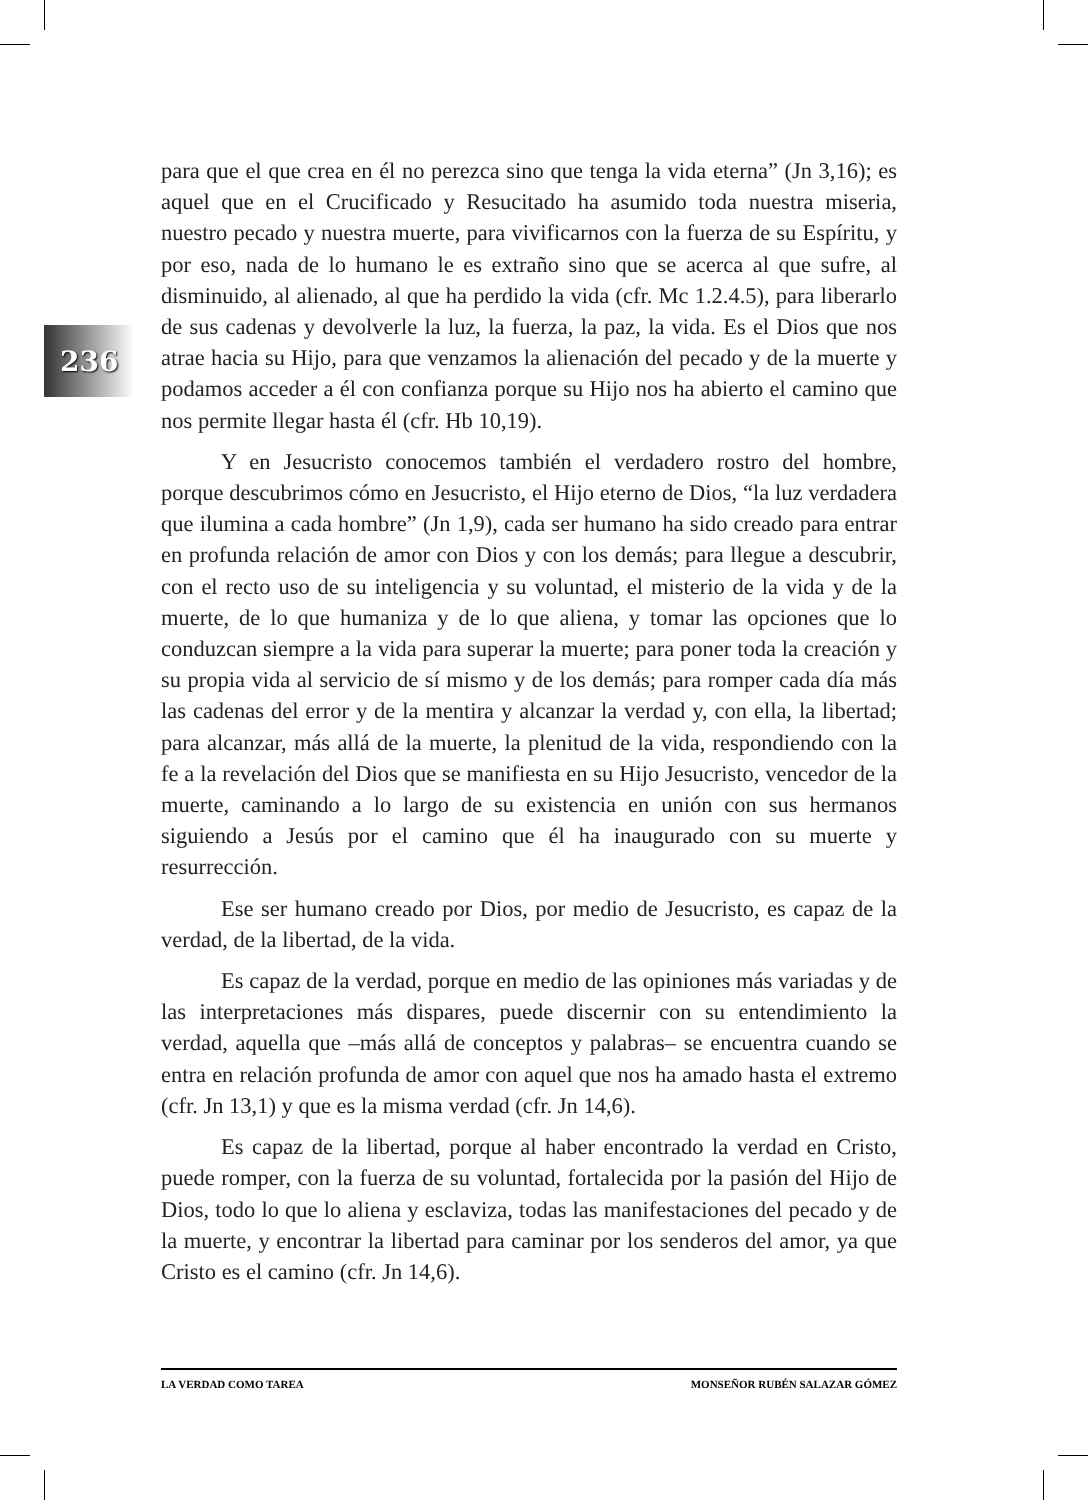236
para que el que crea en él no perezca sino que tenga la vida eterna” (Jn 3,16); es aquel que en el Crucificado y Resucitado ha asumido toda nuestra miseria, nuestro pecado y nuestra muerte, para vivificarnos con la fuerza de su Espíritu, y por eso, nada de lo humano le es extraño sino que se acerca al que sufre, al disminuido, al alienado, al que ha perdido la vida (cfr. Mc 1.2.4.5), para liberarlo de sus cadenas y devolverle la luz, la fuerza, la paz, la vida. Es el Dios que nos atrae hacia su Hijo, para que venzamos la alienación del pecado y de la muerte y podamos acceder a él con confianza porque su Hijo nos ha abierto el camino que nos permite llegar hasta él (cfr. Hb 10,19).
Y en Jesucristo conocemos también el verdadero rostro del hombre, porque descubrimos cómo en Jesucristo, el Hijo eterno de Dios, “la luz verdadera que ilumina a cada hombre” (Jn 1,9), cada ser humano ha sido creado para entrar en profunda relación de amor con Dios y con los demás; para llegue a descubrir, con el recto uso de su inteligencia y su voluntad, el misterio de la vida y de la muerte, de lo que humaniza y de lo que aliena, y tomar las opciones que lo conduzcan siempre a la vida para superar la muerte; para poner toda la creación y su propia vida al servicio de sí mismo y de los demás; para romper cada día más las cadenas del error y de la mentira y alcanzar la verdad y, con ella, la libertad; para alcanzar, más allá de la muerte, la plenitud de la vida, respondiendo con la fe a la revelación del Dios que se manifiesta en su Hijo Jesucristo, vencedor de la muerte, caminando a lo largo de su existencia en unión con sus hermanos siguiendo a Jesús por el camino que él ha inaugurado con su muerte y resurrección.
Ese ser humano creado por Dios, por medio de Jesucristo, es capaz de la verdad, de la libertad, de la vida.
Es capaz de la verdad, porque en medio de las opiniones más variadas y de las interpretaciones más dispares, puede discernir con su entendimiento la verdad, aquella que –más allá de conceptos y palabras– se encuentra cuando se entra en relación profunda de amor con aquel que nos ha amado hasta el extremo (cfr. Jn 13,1) y que es la misma verdad (cfr. Jn 14,6).
Es capaz de la libertad, porque al haber encontrado la verdad en Cristo, puede romper, con la fuerza de su voluntad, fortalecida por la pasión del Hijo de Dios, todo lo que lo aliena y esclaviza, todas las manifestaciones del pecado y de la muerte, y encontrar la libertad para caminar por los senderos del amor, ya que Cristo es el camino (cfr. Jn 14,6).
LA VERDAD COMO TAREA MONSEÑOR RUBÉN SALAZAR GÓMEZ